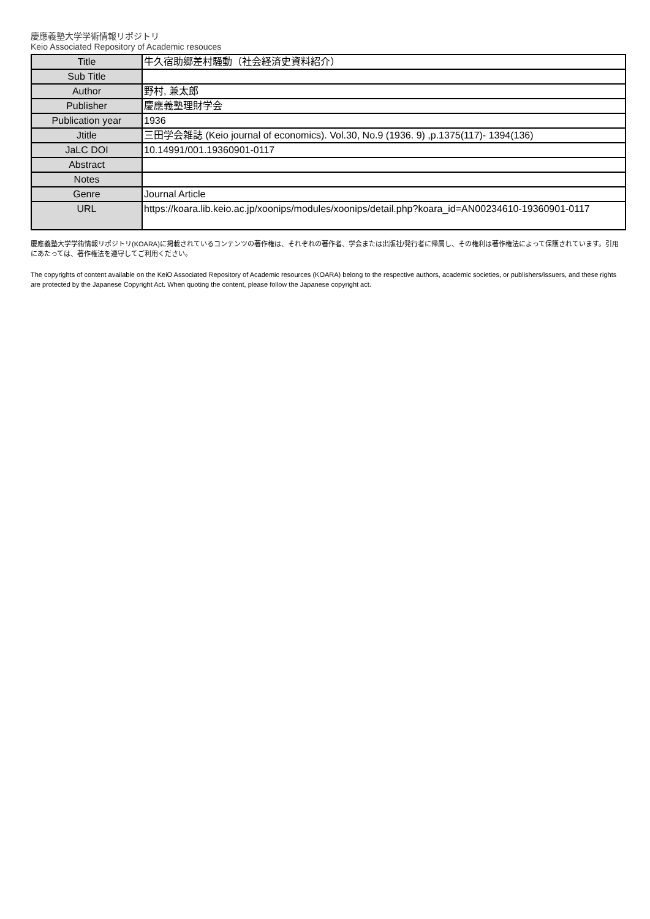慶應義塾大学学術情報リポジトリ
Keio Associated Repository of Academic resouces
| Title | 牛久宿助郷差村騒動（社会経済史資料紹介） |
| Sub Title | |
| Author | 野村, 兼太郎 |
| Publisher | 慶應義塾理財学会 |
| Publication year | 1936 |
| Jtitle | 三田学会雑誌 (Keio journal of economics). Vol.30, No.9 (1936. 9) ,p.1375(117)- 1394(136) |
| JaLC DOI | 10.14991/001.19360901-0117 |
| Abstract | |
| Notes | |
| Genre | Journal Article |
| URL | https://koara.lib.keio.ac.jp/xoonips/modules/xoonips/detail.php?koara_id=AN00234610-19360901-0117 |
慶應義塾大学学術情報リポジトリ(KOARA)に掲載されているコンテンツの著作権は、それぞれの著作者、学会または出版社/発行者に帰属し、その権利は著作権法によって保護されています。引用にあたっては、著作権法を遵守してご利用ください。
The copyrights of content available on the KeiO Associated Repository of Academic resources (KOARA) belong to the respective authors, academic societies, or publishers/issuers, and these rights are protected by the Japanese Copyright Act. When quoting the content, please follow the Japanese copyright act.